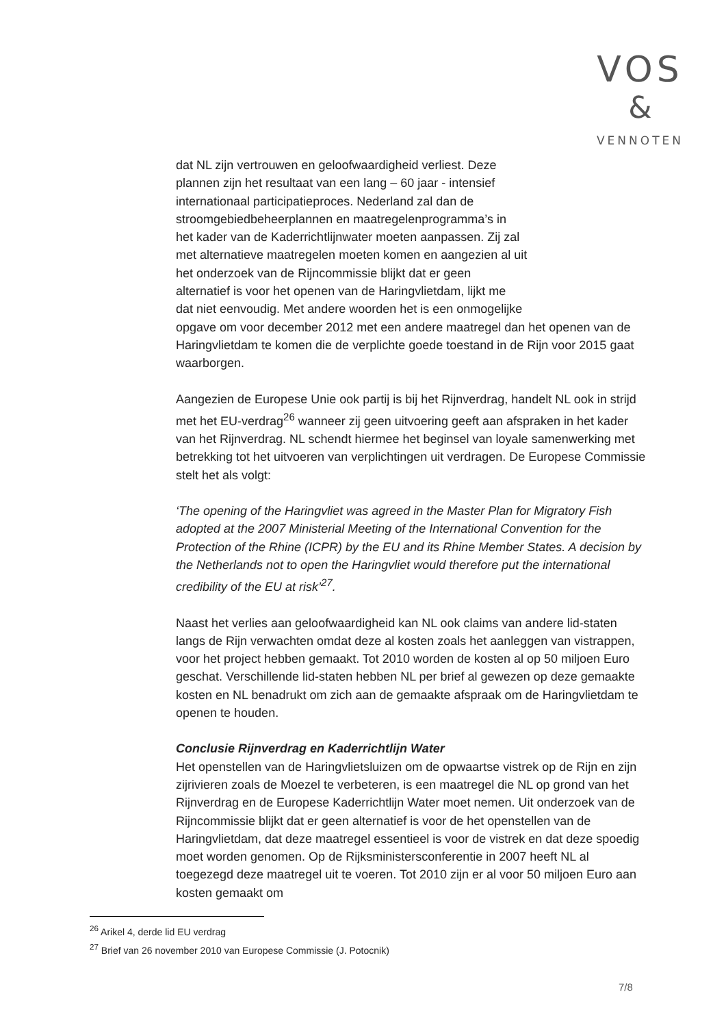VOS
&
VENNOTEN
dat NL zijn vertrouwen en geloofwaardigheid verliest. Deze
plannen zijn het resultaat van een lang – 60 jaar - intensief
internationaal participatieproces. Nederland zal dan de
stroomgebiedbeheerplannen en maatregelenprogramma’s in
het kader van de Kaderrichtlijnwater moeten aanpassen. Zij zal
met alternatieve maatregelen moeten komen en aangezien al uit
het onderzoek van de Rijncommissie blijkt dat er geen
alternatief is voor het openen van de Haringvlietdam, lijkt me
dat niet eenvoudig. Met andere woorden het is een onmogelijke
opgave om voor december 2012 met een andere maatregel dan het openen van de Haringvlietdam te komen die de verplichte goede toestand in de Rijn voor 2015 gaat waarborgen.
Aangezien de Europese Unie ook partij is bij het Rijnverdrag, handelt NL ook in strijd met het EU-verdrag<sup>26</sup> wanneer zij geen uitvoering geeft aan afspraken in het kader van het Rijnverdrag. NL schendt hiermee het beginsel van loyale samenwerking met betrekking tot het uitvoeren van verplichtingen uit verdragen. De Europese Commissie stelt het als volgt:
‘The opening of the Haringvliet was agreed in the Master Plan for Migratory Fish adopted at the 2007 Ministerial Meeting of the International Convention for the Protection of the Rhine (ICPR) by the EU and its Rhine Member States. A decision by the Netherlands not to open the Haringvliet would therefore put the international credibility of the EU at risk’<sup>27</sup>.
Naast het verlies aan geloofwaardigheid kan NL ook claims van andere lid-staten langs de Rijn verwachten omdat deze al kosten zoals het aanleggen van vistrappen, voor het project hebben gemaakt. Tot 2010 worden de kosten al op 50 miljoen Euro geschat. Verschillende lid-staten hebben NL per brief al gewezen op deze gemaakte kosten en NL benadrukt om zich aan de gemaakte afspraak om de Haringvlietdam te openen te houden.
Conclusie Rijnverdrag en Kaderrichtlijn Water
Het openstellen van de Haringvlietsluizen om de opwaartse vistrek op de Rijn en zijn zijrivieren zoals de Moezel te verbeteren, is een maatregel die NL op grond van het Rijnverdrag en de Europese Kaderrichtlijn Water moet nemen. Uit onderzoek van de Rijncommissie blijkt dat er geen alternatief is voor de het openstellen van de Haringvlietdam, dat deze maatregel essentieel is voor de vistrek en dat deze spoedig moet worden genomen. Op de Rijksministersconferentie in 2007 heeft NL al toegezegd deze maatregel uit te voeren. Tot 2010 zijn er al voor 50 miljoen Euro aan kosten gemaakt om
<sup>26</sup> Arikel 4, derde lid EU verdrag
<sup>27</sup> Brief van 26 november 2010 van Europese Commissie (J. Potocnik)
7/8